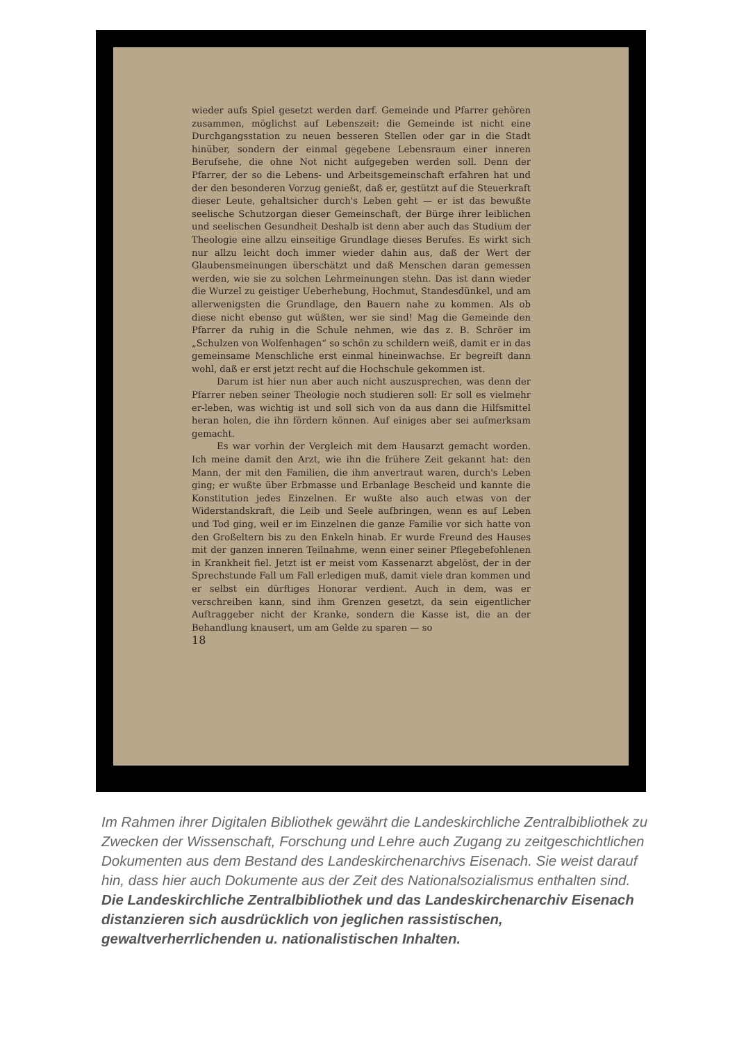wieder aufs Spiel gesetzt werden darf. Gemeinde und Pfarrer gehören zusammen, möglichst auf Lebenszeit: die Gemeinde ist nicht eine Durchgangsstation zu neuen besseren Stellen oder gar in die Stadt hinüber, sondern der einmal gegebene Lebensraum einer inneren Berufsehe, die ohne Not nicht aufgegeben werden soll. Denn der Pfarrer, der so die Lebens- und Arbeitsgemeinschaft erfahren hat und der den besonderen Vorzug genießt, daß er, gestützt auf die Steuerkraft dieser Leute, gehaltsicher durch's Leben geht — er ist das bewußte seelische Schutzorgan dieser Gemeinschaft, der Bürge ihrer leiblichen und seelischen Gesundheit Deshalb ist denn aber auch das Studium der Theologie eine allzu einseitige Grundlage dieses Berufes. Es wirkt sich nur allzu leicht doch immer wieder dahin aus, daß der Wert der Glaubensmeinungen überschätzt und daß Menschen daran gemessen werden, wie sie zu solchen Lehrmeinungen stehn. Das ist dann wieder die Wurzel zu geistiger Ueberhebung, Hochmut, Standesdünkel, und am allerwenigsten die Grundlage, den Bauern nahe zu kommen. Als ob diese nicht ebenso gut wüßten, wer sie sind! Mag die Gemeinde den Pfarrer da ruhig in die Schule nehmen, wie das z. B. Schröer im „Schulzen von Wolfenhagen“ so schön zu schildern weiß, damit er in das gemeinsame Menschliche erst einmal hineinwachse. Er begreift dann wohl, daß er erst jetzt recht auf die Hochschule gekommen ist.
Darum ist hier nun aber auch nicht auszusprechen, was denn der Pfarrer neben seiner Theologie noch studieren soll: Er soll es vielmehr er-leben, was wichtig ist und soll sich von da aus dann die Hilfsmittel heran holen, die ihn fördern können. Auf einiges aber sei aufmerksam gemacht.
Es war vorhin der Vergleich mit dem Hausarzt gemacht worden. Ich meine damit den Arzt, wie ihn die frühere Zeit gekannt hat: den Mann, der mit den Familien, die ihm anvertraut waren, durch's Leben ging; er wußte über Erbmasse und Erbanlage Bescheid und kannte die Konstitution jedes Einzelnen. Er wußte also auch etwas von der Widerstandskraft, die Leib und Seele aufbringen, wenn es auf Leben und Tod ging, weil er im Einzelnen die ganze Familie vor sich hatte von den Großeltern bis zu den Enkeln hinab. Er wurde Freund des Hauses mit der ganzen inneren Teilnahme, wenn einer seiner Pflegebefohlenen in Krankheit fiel. Jetzt ist er meist vom Kassenarzt abgelöst, der in der Sprechstunde Fall um Fall erledigen muß, damit viele dran kommen und er selbst ein dürftiges Honorar verdient. Auch in dem, was er verschreiben kann, sind ihm Grenzen gesetzt, da sein eigentlicher Auftraggeber nicht der Kranke, sondern die Kasse ist, die an der Behandlung knausert, um am Gelde zu sparen — so
18
Im Rahmen ihrer Digitalen Bibliothek gewährt die Landeskirchliche Zentralbibliothek zu Zwecken der Wissenschaft, Forschung und Lehre auch Zugang zu zeitgeschichtlichen Dokumenten aus dem Bestand des Landeskirchenarchivs Eisenach. Sie weist darauf hin, dass hier auch Dokumente aus der Zeit des Nationalsozialismus enthalten sind. Die Landeskirchliche Zentralbibliothek und das Landeskirchenarchiv Eisenach distanzieren sich ausdrücklich von jeglichen rassistischen, gewaltverherrlichenden u. nationalistischen Inhalten.